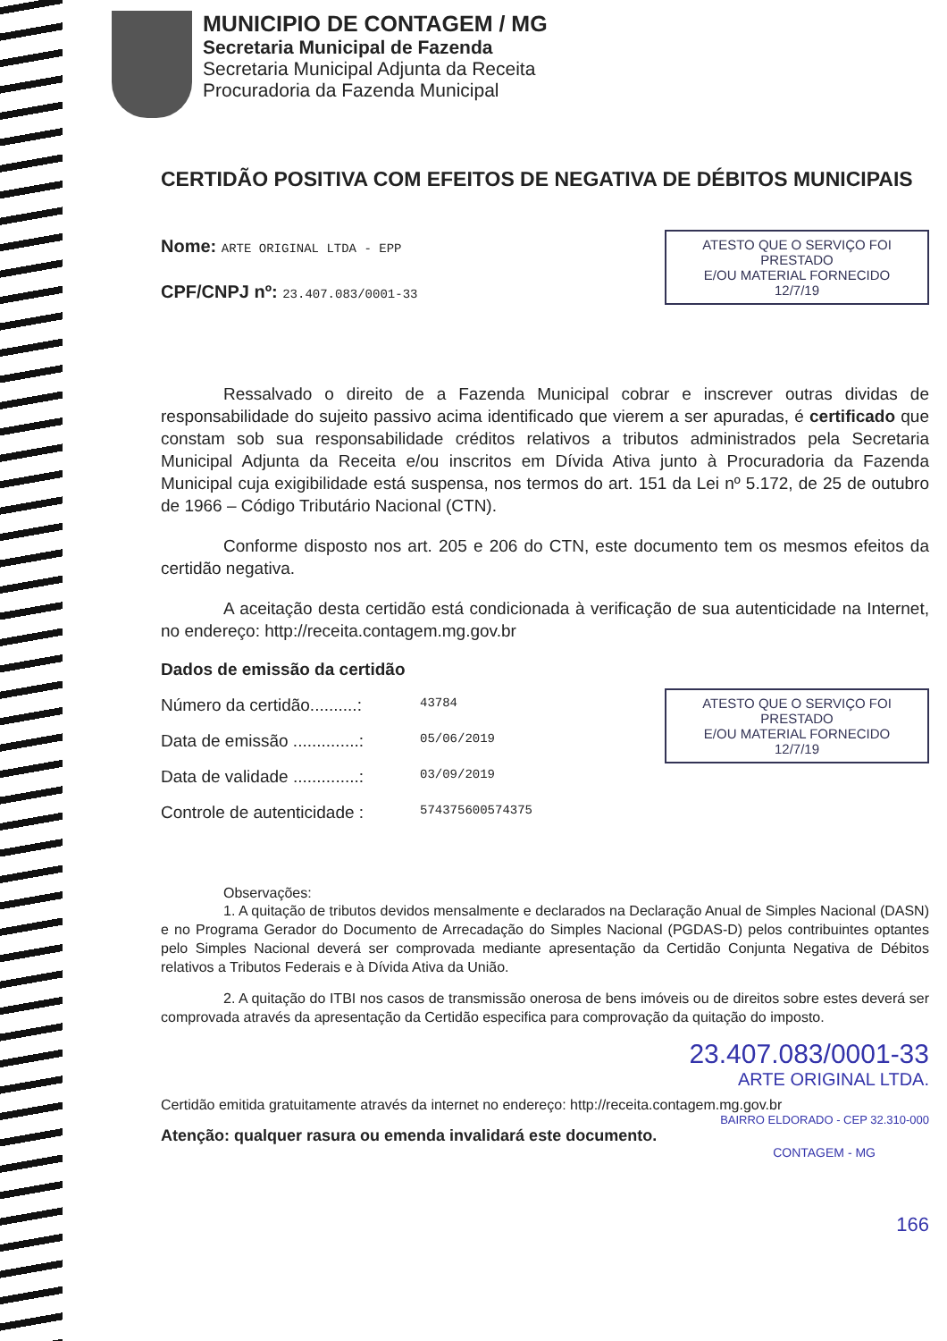MUNICIPIO DE CONTAGEM / MG
Secretaria Municipal de Fazenda
Secretaria Municipal Adjunta da Receita
Procuradoria da Fazenda Municipal
CERTIDÃO POSITIVA COM EFEITOS DE NEGATIVA DE DÉBITOS MUNICIPAIS
Nome: ARTE ORIGINAL LTDA - EPP
ATESTO QUE O SERVIÇO FOI PRESTADO
E/OU MATERIAL FORNECIDO
12/7/19
CPF/CNPJ nº: 23.407.083/0001-33
Ressalvado o direito de a Fazenda Municipal cobrar e inscrever outras dividas de responsabilidade do sujeito passivo acima identificado que vierem a ser apuradas, é certificado que constam sob sua responsabilidade créditos relativos a tributos administrados pela Secretaria Municipal Adjunta da Receita e/ou inscritos em Dívida Ativa junto à Procuradoria da Fazenda Municipal cuja exigibilidade está suspensa, nos termos do art. 151 da Lei nº 5.172, de 25 de outubro de 1966 – Código Tributário Nacional (CTN).
Conforme disposto nos art. 205 e 206 do CTN, este documento tem os mesmos efeitos da certidão negativa.
A aceitação desta certidão está condicionada à verificação de sua autenticidade na Internet, no endereço: http://receita.contagem.mg.gov.br
Dados de emissão da certidão
ATESTO QUE O SERVIÇO FOI PRESTADO
E/OU MATERIAL FORNECIDO
12/7/19
Número da certidão..........: 43784
Data de emissão ..............: 05/06/2019
Data de validade ..............: 03/09/2019
Controle de autenticidade : 574375600574375
Observações:
1. A quitação de tributos devidos mensalmente e declarados na Declaração Anual de Simples Nacional (DASN) e no Programa Gerador do Documento de Arrecadação do Simples Nacional (PGDAS-D) pelos contribuintes optantes pelo Simples Nacional deverá ser comprovada mediante apresentação da Certidão Conjunta Negativa de Débitos relativos a Tributos Federais e à Dívida Ativa da União.
2. A quitação do ITBI nos casos de transmissão onerosa de bens imóveis ou de direitos sobre estes deverá ser comprovada através da apresentação da Certidão especifica para comprovação da quitação do imposto.
23.407.083/0001-33
ARTE ORIGINAL LTDA.
Certidão emitida gratuitamente através da internet no endereço: http://receita.contagem.mg.gov.br
BAIRRO ELDORADO - CEP 32.310-000
Atenção: qualquer rasura ou emenda invalidará este documento.
CONTAGEM - MG
166